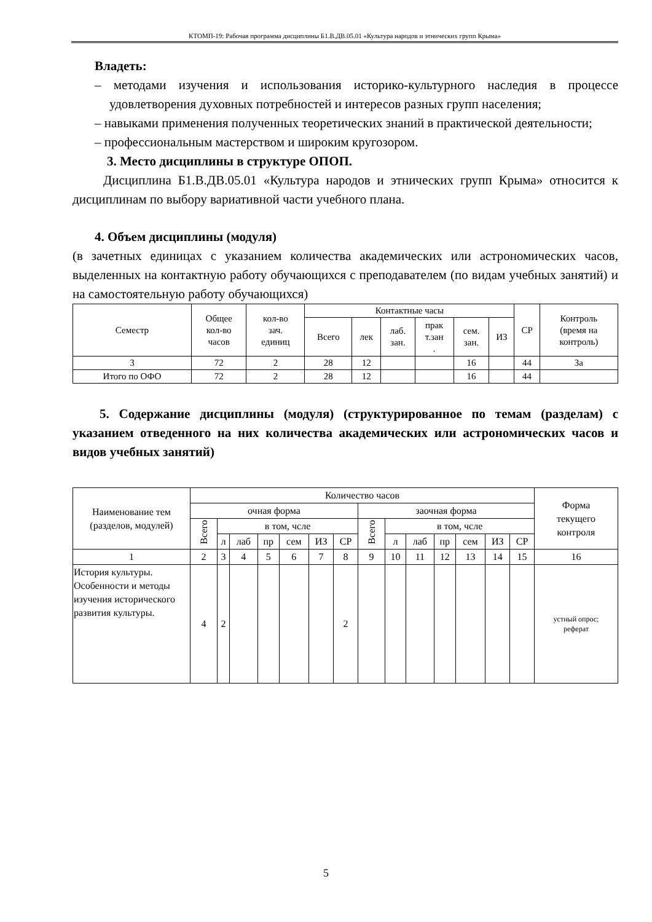КТОМП-19: Рабочая программа дисциплины Б1.В.ДВ.05.01 «Культура народов и этнических групп Крыма»
Владеть:
– методами изучения и использования историко-культурного наследия в процессе удовлетворения духовных потребностей и интересов разных групп населения;
– навыками применения полученных теоретических знаний в практической деятельности;
– профессиональным мастерством и широким кругозором.
3. Место дисциплины в структуре ОПОП.
Дисциплина Б1.В.ДВ.05.01 «Культура народов и этнических групп Крыма» относится к дисциплинам по выбору вариативной части учебного плана.
4. Объем дисциплины (модуля)
(в зачетных единицах с указанием количества академических или астрономических часов, выделенных на контактную работу обучающихся с преподавателем (по видам учебных занятий) и на самостоятельную работу обучающихся)
| Семестр | Общее кол-во часов | кол-во зач. единиц | Контактные часы | | | | | | СР | Контроль (время на контроль) |
| --- | --- | --- | --- | --- | --- | --- | --- | --- | --- | --- |
| | | | Всего | лек | лаб. зан. | прак т.зан . | сем. зан. | ИЗ | | |
| 3 | 72 | 2 | 28 | 12 | | | 16 | | 44 | За |
| Итого по ОФО | 72 | 2 | 28 | 12 | | | 16 | | 44 | |
5. Содержание дисциплины (модуля) (структурированное по темам (разделам) с указанием отведенного на них количества академических или астрономических часов и видов учебных занятий)
| Наименование тем (разделов, модулей) | Количество часов | | | | | | | | | | | | | | Форма текущего контроля |
| --- | --- | --- | --- | --- | --- | --- | --- | --- | --- | --- | --- | --- | --- | --- | --- |
| | очная форма | | | | | | | заочная форма | | | | | | | |
| | Всего | в том, чсле | | | | | | Всего | в том, чсле | | | | | | |
| | | л | лаб | пр | сем | ИЗ | СР | | л | лаб | пр | сем | ИЗ | СР | |
| 1 | 2 | 3 | 4 | 5 | 6 | 7 | 8 | 9 | 10 | 11 | 12 | 13 | 14 | 15 | 16 |
| История культуры. Особенности и методы изучения исторического развития культуры. | 4 | 2 | | | | | 2 | | | | | | | | устный опрос; реферат |
5